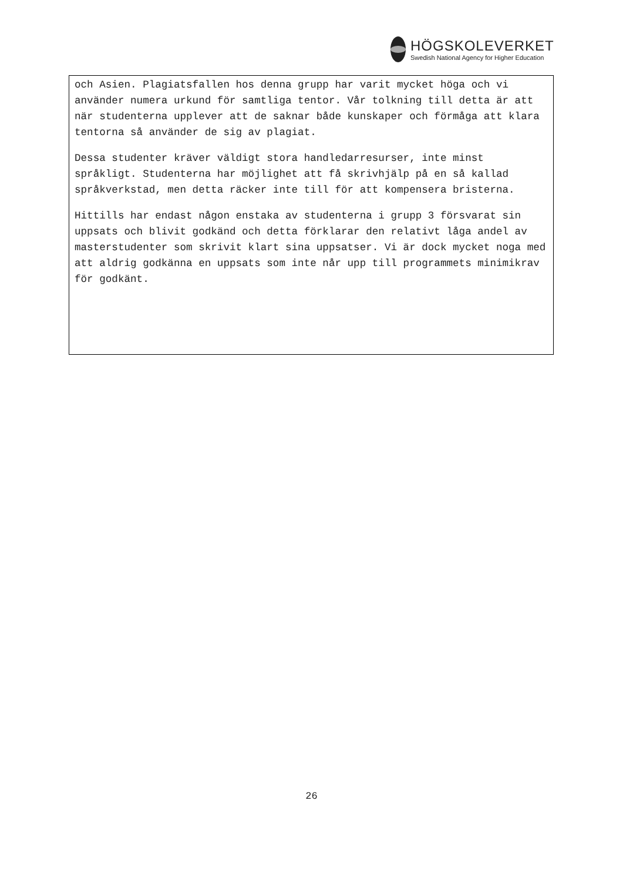HÖGSKOLEVERKET
Swedish National Agency for Higher Education
och Asien. Plagiatsfallen hos denna grupp har varit mycket höga och vi använder numera urkund för samtliga tentor. Vår tolkning till detta är att när studenterna upplever att de saknar både kunskaper och förmåga att klara tentorna så använder de sig av plagiat.
Dessa studenter kräver väldigt stora handledarresurser, inte minst språkligt. Studenterna har möjlighet att få skrivhjälp på en så kallad språkverkstad, men detta räcker inte till för att kompensera bristerna.
Hittills har endast någon enstaka av studenterna i grupp 3 försvarat sin uppsats och blivit godkänd och detta förklarar den relativt låga andel av masterstudenter som skrivit klart sina uppsatser. Vi är dock mycket noga med att aldrig godkänna en uppsats som inte når upp till programmets minimikrav för godkänt.
26